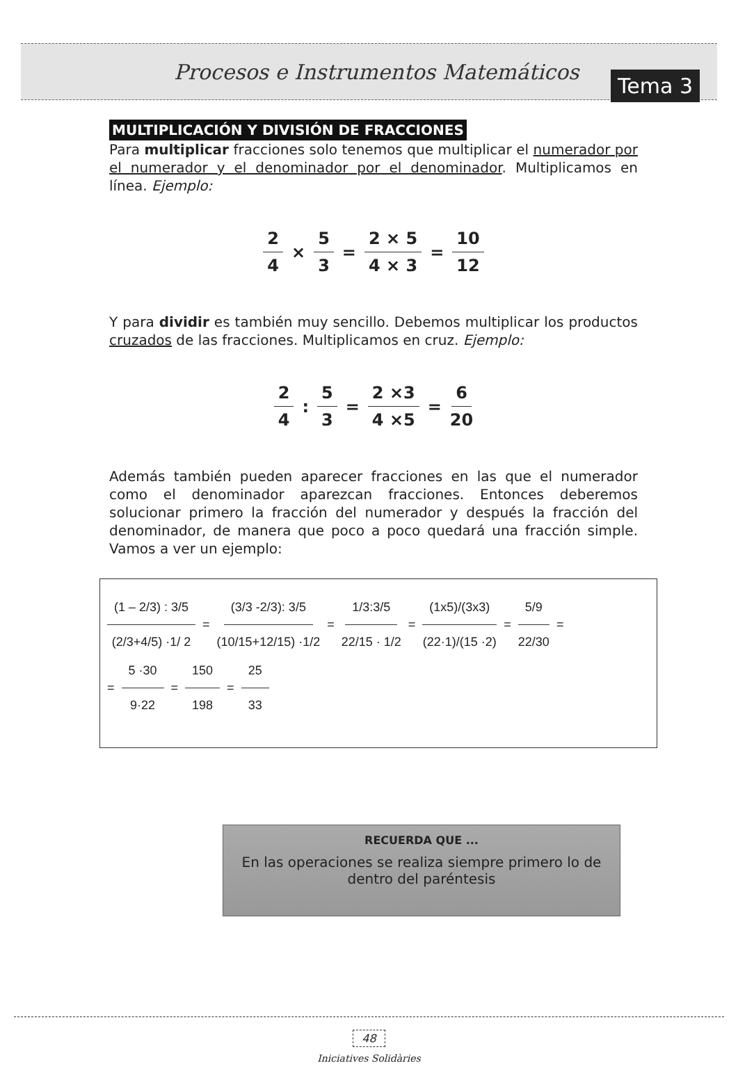Procesos e Instrumentos Matemáticos
Tema 3
MULTIPLICACIÓN Y DIVISIÓN DE FRACCIONES
Para multiplicar fracciones solo tenemos que multiplicar el numerador por el numerador y el denominador por el denominador. Multiplicamos en línea. Ejemplo:
2 4 × 5 3 = 2 × 5 4 × 3 = 10 12
Y para dividir es también muy sencillo. Debemos multiplicar los productos cruzados de las fracciones. Multiplicamos en cruz. Ejemplo:
2 4 : 5 3 = 2 ×3 4 ×5 = 6 20
Además también pueden aparecer fracciones en las que el numerador como el denominador aparezcan fracciones. Entonces deberemos solucionar primero la fracción del numerador y después la fracción del denominador, de manera que poco a poco quedará una fracción simple. Vamos a ver un ejemplo:
(1 – 2/3) : 3/5 (2/3+4/5) ·1/ 2 = (3/3 -2/3): 3/5 (10/15+12/15) ·1/2 = 1/3:3/5 22/15 · 1/2 = (1x5)/(3x3) (22·1)/(15 ·2) = 5/9 22/30 =
= 5 ·30 9·22 = 150 198 = 25 33
RECUERDA QUE ...
En las operaciones se realiza siempre primero lo de dentro del paréntesis
48
Iniciatives Solidàries